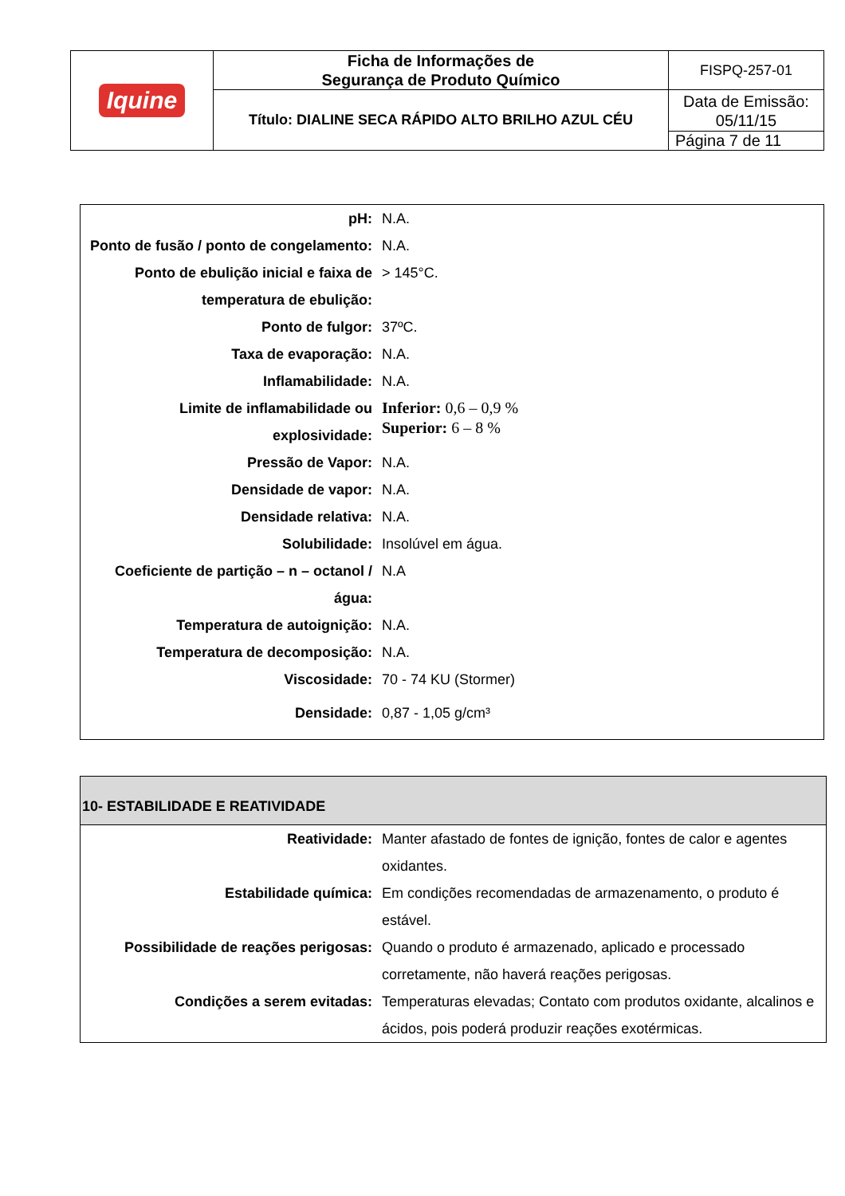| Iquine | Ficha de Informações de Segurança de Produto Químico | FISPQ-257-01 |
| | Título: DIALINE SECA RÁPIDO ALTO BRILHO AZUL CÉU | Data de Emissão: 05/11/15 |
| | | Página 7 de 11 |
| pH: | N.A. |
| Ponto de fusão / ponto de congelamento: | N.A. |
| Ponto de ebulição inicial e faixa de temperatura de ebulição: | > 145°C. |
| Ponto de fulgor: | 37ºC. |
| Taxa de evaporação: | N.A. |
| Inflamabilidade: | N.A. |
| Limite de inflamabilidade ou explosividade: | Inferior: 0,6 – 0,9 % Superior: 6 – 8 % |
| Pressão de Vapor: | N.A. |
| Densidade de vapor: | N.A. |
| Densidade relativa: | N.A. |
| Solubilidade: | Insolúvel em água. |
| Coeficiente de partição – n – octanol / água: | N.A |
| Temperatura de autoignição: | N.A. |
| Temperatura de decomposição: | N.A. |
| Viscosidade: | 70 - 74 KU (Stormer) |
| Densidade: | 0,87 - 1,05 g/cm³ |
| 10- ESTABILIDADE E REATIVIDADE | |
| Reatividade: | Manter afastado de fontes de ignição, fontes de calor e agentes oxidantes. |
| Estabilidade química: | Em condições recomendadas de armazenamento, o produto é estável. |
| Possibilidade de reações perigosas: | Quando o produto é armazenado, aplicado e processado corretamente, não haverá reações perigosas. |
| Condições a serem evitadas: | Temperaturas elevadas; Contato com produtos oxidante, alcalinos e ácidos, pois poderá produzir reações exotérmicas. |